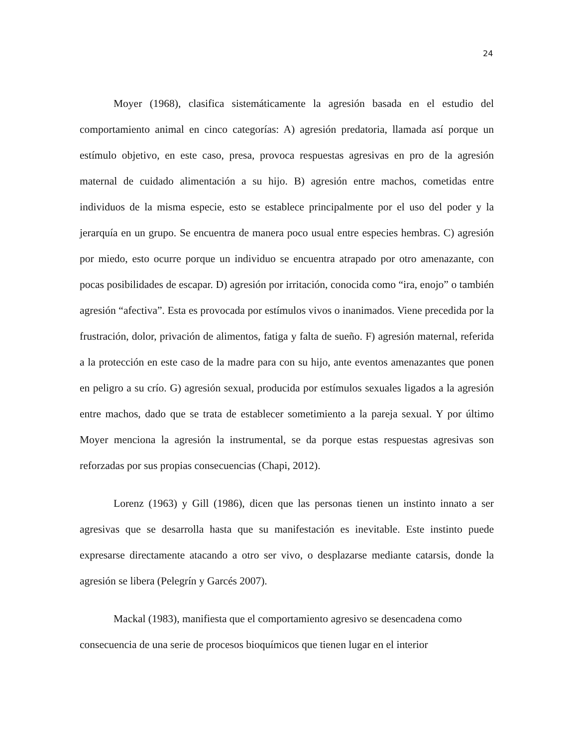24
Moyer (1968), clasifica sistemáticamente la agresión basada en el estudio del comportamiento animal en cinco categorías: A) agresión predatoria, llamada así porque un estímulo objetivo, en este caso, presa, provoca respuestas agresivas en pro de la agresión maternal de cuidado alimentación a su hijo. B) agresión entre machos, cometidas entre individuos de la misma especie, esto se establece principalmente por el uso del poder y la jerarquía en un grupo. Se encuentra de manera poco usual entre especies hembras. C) agresión por miedo, esto ocurre porque un individuo se encuentra atrapado por otro amenazante, con pocas posibilidades de escapar. D) agresión por irritación, conocida como “ira, enojo” o también agresión “afectiva”. Esta es provocada por estímulos vivos o inanimados. Viene precedida por la frustración, dolor, privación de alimentos, fatiga y falta de sueño. F) agresión maternal, referida a la protección en este caso de la madre para con su hijo, ante eventos amenazantes que ponen en peligro a su crío. G) agresión sexual, producida por estímulos sexuales ligados a la agresión entre machos, dado que se trata de establecer sometimiento a la pareja sexual. Y por último Moyer menciona la agresión la instrumental, se da porque estas respuestas agresivas son reforzadas por sus propias consecuencias (Chapi, 2012).
Lorenz (1963) y Gill (1986), dicen que las personas tienen un instinto innato a ser agresivas que se desarrolla hasta que su manifestación es inevitable. Este instinto puede expresarse directamente atacando a otro ser vivo, o desplazarse mediante catarsis, donde la agresión se libera (Pelegrín y Garcés 2007).
Mackal (1983), manifiesta que el comportamiento agresivo se desencadena como consecuencia de una serie de procesos bioquímicos que tienen lugar en el interior